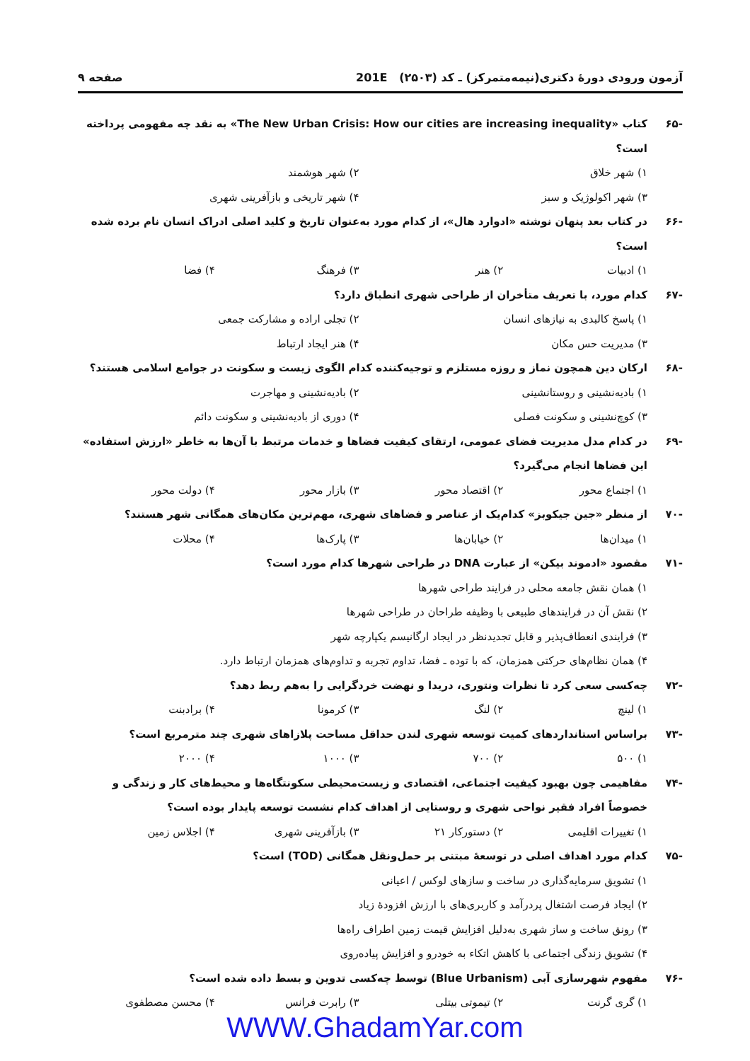آزمون ورودی دورهٔ دکتری(نیمه‌متمرکز) ـ کد (۲۵۰۳) 201E صفحه ۹
-۶۵ کتاب «The New Urban Crisis: How our cities are increasing inequality» به نقد چه مفهومی پرداخته است؟
۱) شهر خلاق ۲) شهر هوشمند
۳) شهر اکولوژیک و سبز ۴) شهر تاریخی و بازآفرینی شهری
-۶۶ در کتاب بعد پنهان نوشته «ادوارد هال»، از کدام مورد به‌عنوان تاریخ و کلید اصلی ادراک انسان نام برده شده است؟
۱) ادبیات ۲) هنر ۳) فرهنگ ۴) فضا
-۶۷ کدام مورد، با تعریف متأخران از طراحی شهری انطباق دارد؟
۱) پاسخ کالبدی به نیازهای انسان ۲) تجلی اراده و مشارکت جمعی
۳) مدیریت حس مکان ۴) هنر ایجاد ارتباط
-۶۸ ارکان دین همچون نماز و روزه مستلزم و توجیه‌کننده کدام الگوی زیست و سکونت در جوامع اسلامی هستند؟
۱) بادیه‌نشینی و روستانشینی ۲) بادیه‌نشینی و مهاجرت
۳) کوچ‌نشینی و سکونت فصلی ۴) دوری از بادیه‌نشینی و سکونت دائم
-۶۹ در کدام مدل مدیریت فضای عمومی، ارتقای کیفیت فضاها و خدمات مرتبط با آن‌ها به خاطر «ارزش استفاده» این فضاها انجام می‌گیرد؟
۱) اجتماع محور ۲) اقتصاد محور ۳) بازار محور ۴) دولت محور
-۷۰ از منظر «جین جیکوبز» کدام‌یک از عناصر و فضاهای شهری، مهم‌ترین مکان‌های همگانی شهر هستند؟
۱) میدان‌ها ۲) خیابان‌ها ۳) پارک‌ها ۴) محلات
-۷۱ مقصود «ادموند بیکن» از عبارت DNA در طراحی شهرها کدام مورد است؟
۱) همان نقش جامعه محلی در فرایند طراحی شهرها
۲) نقش آن در فرایندهای طبیعی با وظیفه طراحان در طراحی شهرها
۳) فرایندی انعطاف‌پذیر و قابل تجدیدنظر در ایجاد ارگانیسم یکپارچه شهر
۴) همان نظام‌های حرکتی همزمان، که با توده ـ فضا، تداوم تجربه و تداوم‌های همزمان ارتباط دارد.
-۷۲ چه‌کسی سعی کرد تا نظرات ونتوری، دریدا و نهضت خردگرایی را به‌هم ربط دهد؟
۱) لینچ ۲) لنگ ۳) کرمونا ۴) برادبنت
-۷۳ براساس استانداردهای کمیت توسعه شهری لندن حداقل مساحت پلازاهای شهری چند مترمربع است؟
۱) ۵۰۰ ۲) ۷۰۰ ۳) ۱۰۰۰ ۴) ۲۰۰۰
-۷۴ مفاهیمی چون بهبود کیفیت اجتماعی، اقتصادی و زیست‌محیطی سکونتگاه‌ها و محیط‌های کار و زندگی و خصوصاً افراد فقیر نواحی شهری و روستایی از اهداف کدام نشست توسعه پایدار بوده است؟
۱) تغییرات اقلیمی ۲) دستورکار ۲۱ ۳) بازآفرینی شهری ۴) اجلاس زمین
-۷۵ کدام مورد اهداف اصلی در توسعهٔ مبتنی بر حمل‌ونقل همگانی (TOD) است؟
۱) تشویق سرمایه‌گذاری در ساخت و سازهای لوکس / اعیانی
۲) ایجاد فرصت اشتغال پردرآمد و کاربری‌های با ارزش افزودهٔ زیاد
۳) رونق ساخت و ساز شهری به‌دلیل افزایش قیمت زمین اطراف راه‌ها
۴) تشویق زندگی اجتماعی با کاهش اتکاء به خودرو و افزایش پیاده‌روی
-۷۶ مفهوم شهرسازی آبی (Blue Urbanism) توسط چه‌کسی تدوین و بسط داده شده است؟
۱) گری گرنت ۲) تیموتی بیتلی ۳) رابرت فرانس ۴) محسن مصطفوی
WWW.GhadamYar.com